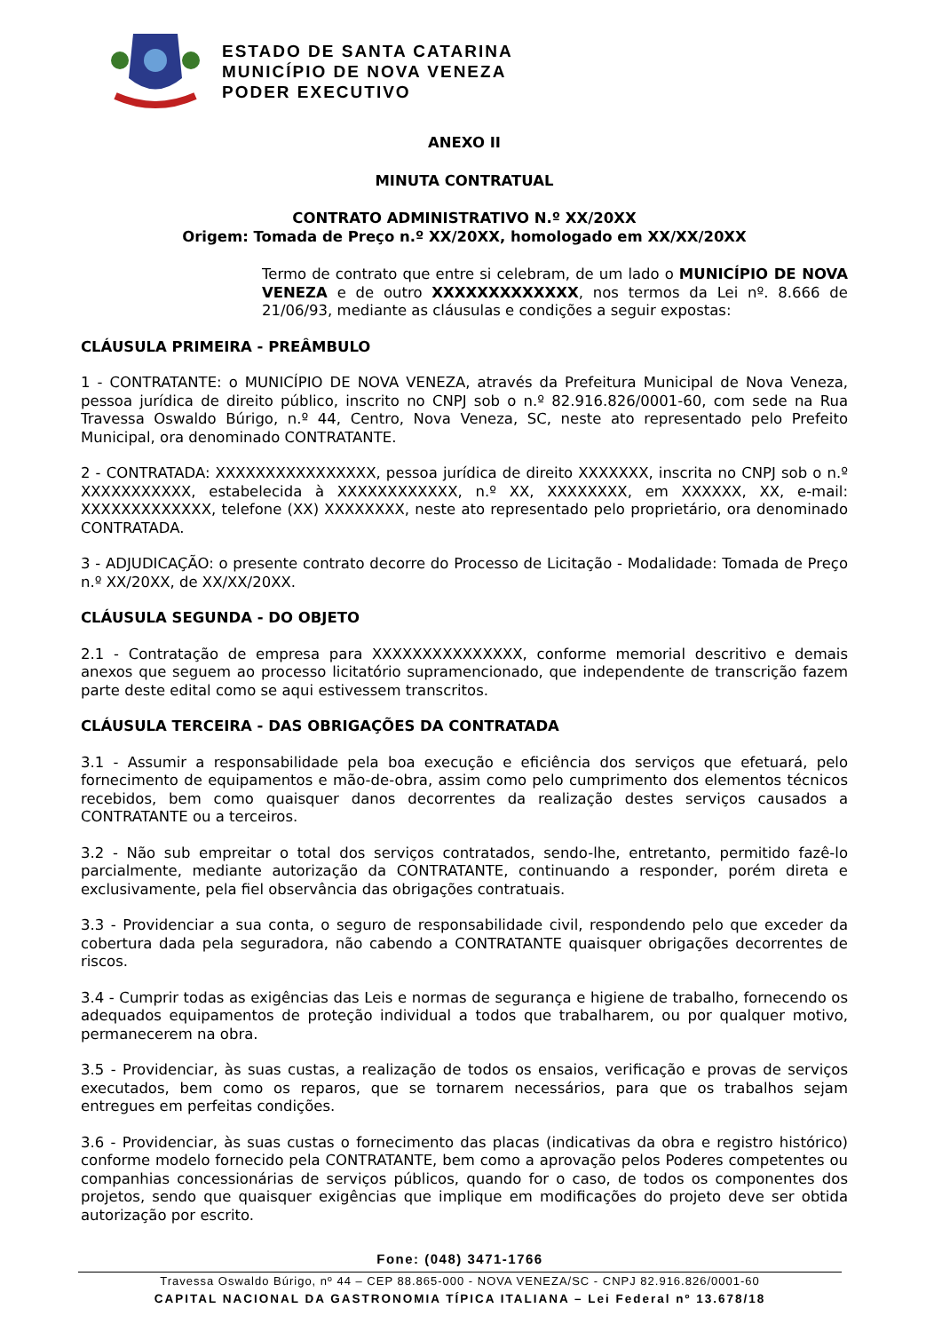ESTADO DE SANTA CATARINA
MUNICÍPIO DE NOVA VENEZA
PODER EXECUTIVO
ANEXO II
MINUTA CONTRATUAL
CONTRATO ADMINISTRATIVO N.º XX/20XX
Origem: Tomada de Preço n.º XX/20XX, homologado em XX/XX/20XX
Termo de contrato que entre si celebram, de um lado o MUNICÍPIO DE NOVA VENEZA e de outro XXXXXXXXXXXXX, nos termos da Lei nº. 8.666 de 21/06/93, mediante as cláusulas e condições a seguir expostas:
CLÁUSULA PRIMEIRA - PREÂMBULO
1 - CONTRATANTE: o MUNICÍPIO DE NOVA VENEZA, através da Prefeitura Municipal de Nova Veneza, pessoa jurídica de direito público, inscrito no CNPJ sob o n.º 82.916.826/0001-60, com sede na Rua Travessa Oswaldo Búrigo, n.º 44, Centro, Nova Veneza, SC, neste ato representado pelo Prefeito Municipal, ora denominado CONTRATANTE.
2 - CONTRATADA: XXXXXXXXXXXXXXXX, pessoa jurídica de direito XXXXXXX, inscrita no CNPJ sob o n.º XXXXXXXXXXX, estabelecida à XXXXXXXXXXXX, n.º XX, XXXXXXXX, em XXXXXX, XX, e-mail: XXXXXXXXXXXXX, telefone (XX) XXXXXXXX, neste ato representado pelo proprietário, ora denominado CONTRATADA.
3 - ADJUDICAÇÃO: o presente contrato decorre do Processo de Licitação - Modalidade: Tomada de Preço n.º XX/20XX, de XX/XX/20XX.
CLÁUSULA SEGUNDA - DO OBJETO
2.1 - Contratação de empresa para XXXXXXXXXXXXXXX, conforme memorial descritivo e demais anexos que seguem ao processo licitatório supramencionado, que independente de transcrição fazem parte deste edital como se aqui estivessem transcritos.
CLÁUSULA TERCEIRA - DAS OBRIGAÇÕES DA CONTRATADA
3.1 - Assumir a responsabilidade pela boa execução e eficiência dos serviços que efetuará, pelo fornecimento de equipamentos e mão-de-obra, assim como pelo cumprimento dos elementos técnicos recebidos, bem como quaisquer danos decorrentes da realização destes serviços causados a CONTRATANTE ou a terceiros.
3.2 - Não sub empreitar o total dos serviços contratados, sendo-lhe, entretanto, permitido fazê-lo parcialmente, mediante autorização da CONTRATANTE, continuando a responder, porém direta e exclusivamente, pela fiel observância das obrigações contratuais.
3.3 - Providenciar a sua conta, o seguro de responsabilidade civil, respondendo pelo que exceder da cobertura dada pela seguradora, não cabendo a CONTRATANTE quaisquer obrigações decorrentes de riscos.
3.4 - Cumprir todas as exigências das Leis e normas de segurança e higiene de trabalho, fornecendo os adequados equipamentos de proteção individual a todos que trabalharem, ou por qualquer motivo, permanecerem na obra.
3.5 - Providenciar, às suas custas, a realização de todos os ensaios, verificação e provas de serviços executados, bem como os reparos, que se tornarem necessários, para que os trabalhos sejam entregues em perfeitas condições.
3.6 - Providenciar, às suas custas o fornecimento das placas (indicativas da obra e registro histórico) conforme modelo fornecido pela CONTRATANTE, bem como a aprovação pelos Poderes competentes ou companhias concessionárias de serviços públicos, quando for o caso, de todos os componentes dos projetos, sendo que quaisquer exigências que implique em modificações do projeto deve ser obtida autorização por escrito.
Fone: (048) 3471-1766
Travessa Oswaldo Búrigo, nº 44 – CEP 88.865-000 - NOVA VENEZA/SC - CNPJ 82.916.826/0001-60
CAPITAL NACIONAL DA GASTRONOMIA TÍPICA ITALIANA – Lei Federal nº 13.678/18